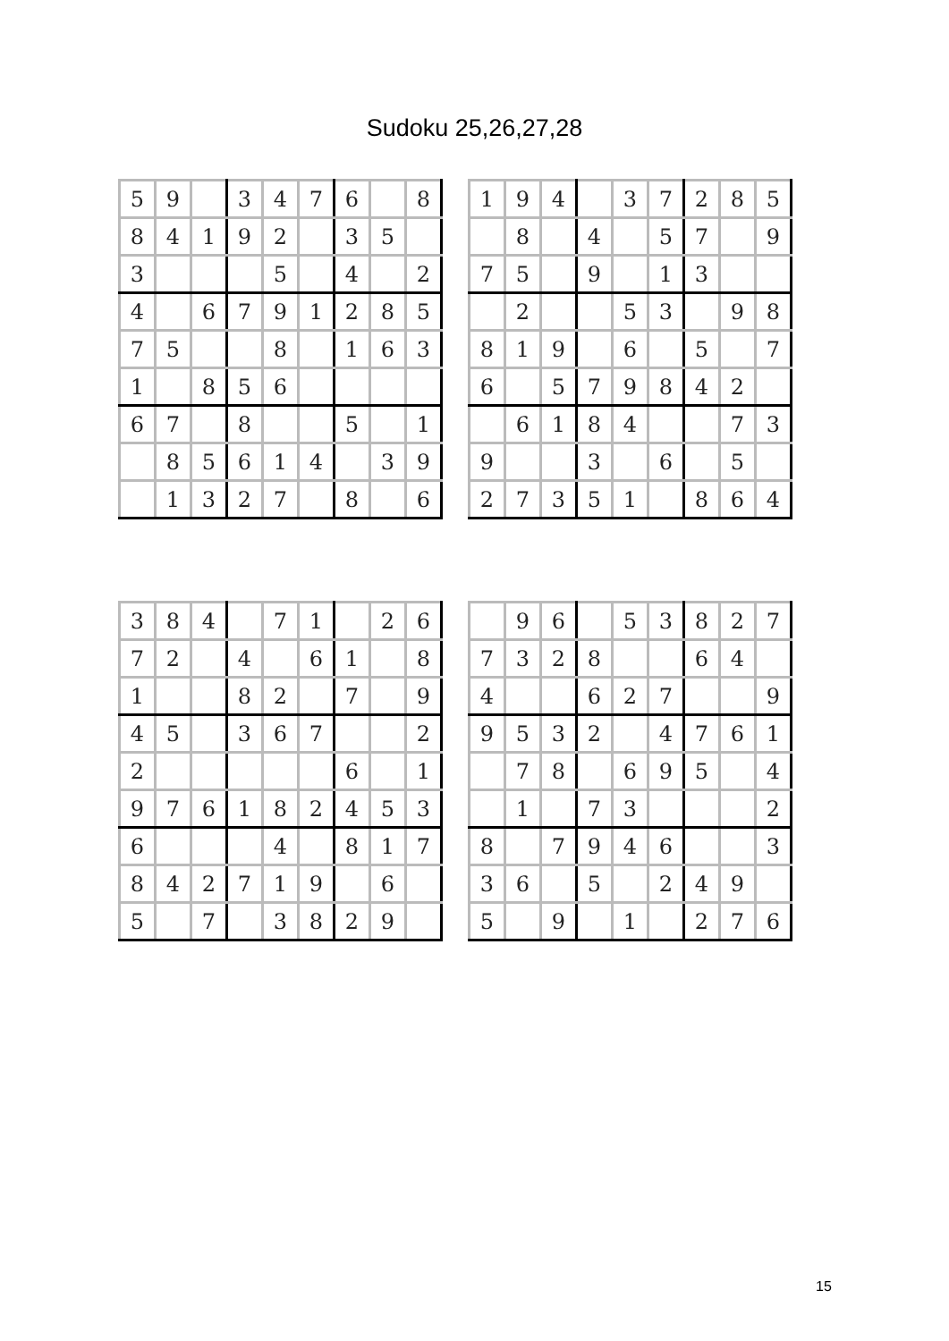Sudoku 25,26,27,28
| 5 | 9 | | 3 | 4 | 7 | 6 | | 8 |
| 8 | 4 | 1 | 9 | 2 | | 3 | 5 | |
| 3 | | | | 5 | | 4 | | 2 |
| 4 | | 6 | 7 | 9 | 1 | 2 | 8 | 5 |
| 7 | 5 | | | 8 | | 1 | 6 | 3 |
| 1 | | 8 | 5 | 6 | | | | |
| 6 | 7 | | 8 | | | 5 | | 1 |
| | 8 | 5 | 6 | 1 | 4 | | 3 | 9 |
| | 1 | 3 | 2 | 7 | | 8 | | 6 |
| 1 | 9 | 4 | | 3 | 7 | 2 | 8 | 5 |
| | 8 | | 4 | | 5 | 7 | | 9 |
| 7 | 5 | | 9 | | 1 | 3 | | |
| | 2 | | | 5 | 3 | | 9 | 8 |
| 8 | 1 | 9 | | 6 | | 5 | | 7 |
| 6 | | 5 | 7 | 9 | 8 | 4 | 2 | |
| | 6 | 1 | 8 | 4 | | | 7 | 3 |
| 9 | | | 3 | | 6 | | 5 | |
| 2 | 7 | 3 | 5 | 1 | | 8 | 6 | 4 |
| 3 | 8 | 4 | | 7 | 1 | | 2 | 6 |
| 7 | 2 | | 4 | | 6 | 1 | | 8 |
| 1 | | | 8 | 2 | | 7 | | 9 |
| 4 | 5 | | 3 | 6 | 7 | | | 2 |
| 2 | | | | | | 6 | | 1 |
| 9 | 7 | 6 | 1 | 8 | 2 | 4 | 5 | 3 |
| 6 | | | | 4 | | 8 | 1 | 7 |
| 8 | 4 | 2 | 7 | 1 | 9 | | 6 | |
| 5 | | 7 | | 3 | 8 | 2 | 9 | |
| | 9 | 6 | | 5 | 3 | 8 | 2 | 7 |
| 7 | 3 | 2 | 8 | | | 6 | 4 | |
| 4 | | | 6 | 2 | 7 | | | 9 |
| 9 | 5 | 3 | 2 | | 4 | 7 | 6 | 1 |
| | 7 | 8 | | 6 | 9 | 5 | | 4 |
| | 1 | | 7 | 3 | | | | 2 |
| 8 | | 7 | 9 | 4 | 6 | | | 3 |
| 3 | 6 | | 5 | | 2 | 4 | 9 | |
| 5 | | 9 | | 1 | | 2 | 7 | 6 |
15